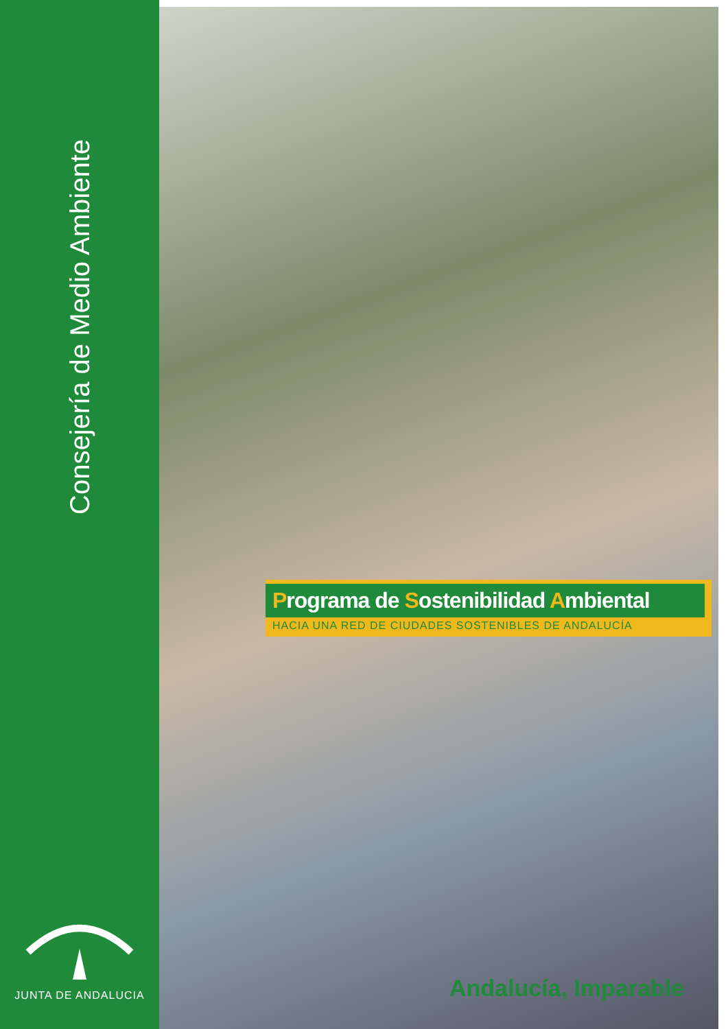Consejería de Medio Ambiente
JUNTA DE ANDALUCIA
Programa de Sostenibilidad Ambiental
HACIA UNA RED DE CIUDADES SOSTENIBLES DE ANDALUCÍA
Andalucía, Imparable